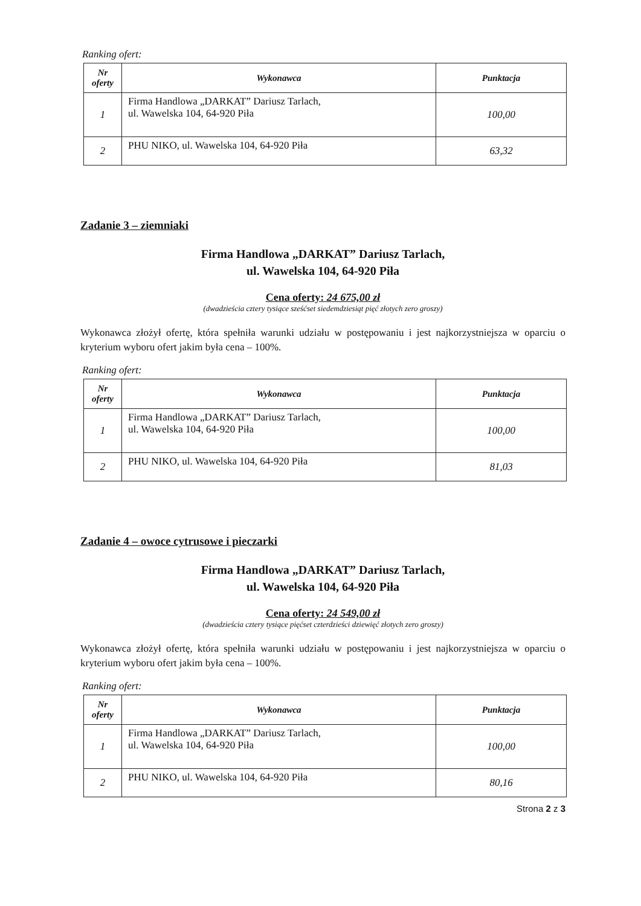Ranking ofert:
| Nr oferty | Wykonawca | Punktacja |
| --- | --- | --- |
| 1 | Firma Handlowa „DARKAT” Dariusz Tarlach, ul. Wawelska 104, 64-920 Piła | 100,00 |
| 2 | PHU NIKO, ul. Wawelska 104, 64-920 Piła | 63,32 |
Zadanie 3 – ziemniaki
Firma Handlowa „DARKAT” Dariusz Tarlach,
ul. Wawelska 104, 64-920 Piła
Cena oferty: 24 675,00 zł
(dwadzieścia cztery tysiące sześćset siedemdziesiąt pięć złotych zero groszy)
Wykonawca złożył ofertę, która spełniła warunki udziału w postępowaniu i jest najkorzystniejsza w oparciu o kryterium wyboru ofert jakim była cena – 100%.
Ranking ofert:
| Nr oferty | Wykonawca | Punktacja |
| --- | --- | --- |
| 1 | Firma Handlowa „DARKAT” Dariusz Tarlach, ul. Wawelska 104, 64-920 Piła | 100,00 |
| 2 | PHU NIKO, ul. Wawelska 104, 64-920 Piła | 81,03 |
Zadanie 4 – owoce cytrusowe i pieczarki
Firma Handlowa „DARKAT” Dariusz Tarlach,
ul. Wawelska 104, 64-920 Piła
Cena oferty: 24 549,00 zł
(dwadzieścia cztery tysiące pięćset czterdzieści dziewięć złotych zero groszy)
Wykonawca złożył ofertę, która spełniła warunki udziału w postępowaniu i jest najkorzystniejsza w oparciu o kryterium wyboru ofert jakim była cena – 100%.
Ranking ofert:
| Nr oferty | Wykonawca | Punktacja |
| --- | --- | --- |
| 1 | Firma Handlowa „DARKAT” Dariusz Tarlach, ul. Wawelska 104, 64-920 Piła | 100,00 |
| 2 | PHU NIKO, ul. Wawelska 104, 64-920 Piła | 80,16 |
Strona 2 z 3